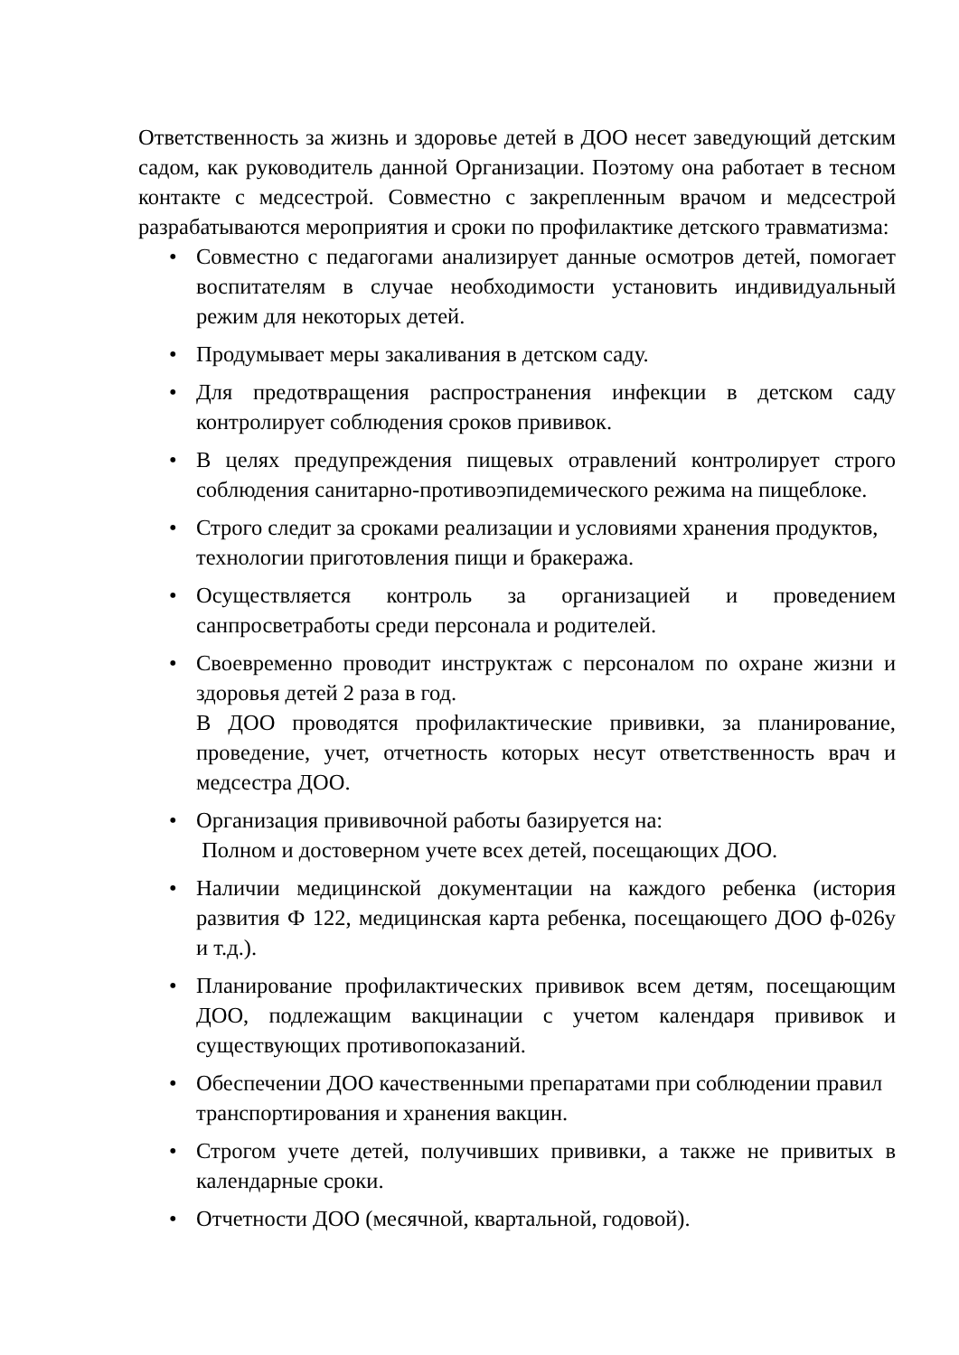Ответственность за жизнь и здоровье детей в ДОО несет заведующий детским садом, как руководитель данной Организации. Поэтому она работает в тесном контакте с медсестрой. Совместно с закрепленным врачом и медсестрой разрабатываются мероприятия и сроки по профилактике детского травматизма:
• Совместно с педагогами анализирует данные осмотров детей, помогает воспитателям в случае необходимости установить индивидуальный режим для некоторых детей.
• Продумывает меры закаливания в детском саду.
• Для предотвращения распространения инфекции в детском саду контролирует соблюдения сроков прививок.
• В целях предупреждения пищевых отравлений контролирует строго соблюдения санитарно-противоэпидемического режима на пищеблоке.
• Строго следит за сроками реализации и условиями хранения продуктов,
технологии приготовления пищи и бракеража.
• Осуществляется контроль за организацией и проведением санпросветработы среди персонала и родителей.
• Своевременно проводит инструктаж с персоналом по охране жизни и здоровья детей 2 раза в год.
В ДОО проводятся профилактические прививки, за планирование, проведение, учет, отчетность которых несут ответственность врач и медсестра ДОО.
• Организация прививочной работы базируется на:
Полном и достоверном учете всех детей, посещающих ДОО.
• Наличии медицинской документации на каждого ребенка (история развития Ф 122, медицинская карта ребенка, посещающего ДОО ф-026у и т.д.).
• Планирование профилактических прививок всем детям, посещающим ДОО, подлежащим вакцинации с учетом календаря прививок и существующих противопоказаний.
• Обеспечении ДОО качественными препаратами при соблюдении правил
транспортирования и хранения вакцин.
• Строгом учете детей, получивших прививки, а также не привитых в календарные сроки.
• Отчетности ДОО (месячной, квартальной, годовой).